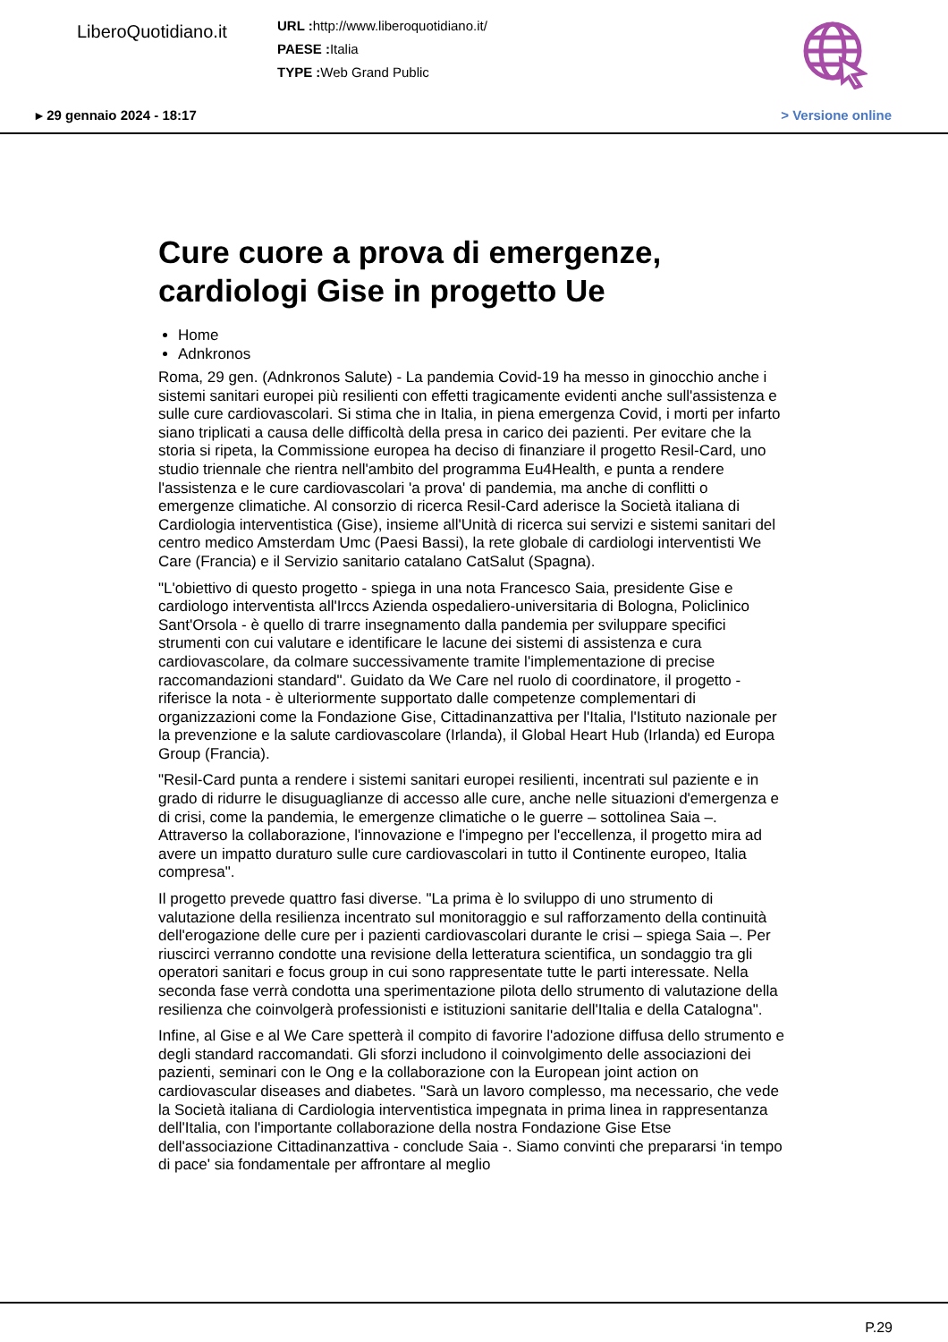LiberoQuotidiano.it
URL : http://www.liberoquotidiano.it/
PAESE : Italia
TYPE : Web Grand Public
▸ 29 gennaio 2024 - 18:17 > Versione online
Cure cuore a prova di emergenze, cardiologi Gise in progetto Ue
Home
Adnkronos
Roma, 29 gen. (Adnkronos Salute) - La pandemia Covid-19 ha messo in ginocchio anche i sistemi sanitari europei più resilienti con effetti tragicamente evidenti anche sull'assistenza e sulle cure cardiovascolari. Si stima che in Italia, in piena emergenza Covid, i morti per infarto siano triplicati a causa delle difficoltà della presa in carico dei pazienti. Per evitare che la storia si ripeta, la Commissione europea ha deciso di finanziare il progetto Resil-Card, uno studio triennale che rientra nell'ambito del programma Eu4Health, e punta a rendere l'assistenza e le cure cardiovascolari 'a prova' di pandemia, ma anche di conflitti o emergenze climatiche. Al consorzio di ricerca Resil-Card aderisce la Società italiana di Cardiologia interventistica (Gise), insieme all'Unità di ricerca sui servizi e sistemi sanitari del centro medico Amsterdam Umc (Paesi Bassi), la rete globale di cardiologi interventisti We Care (Francia) e il Servizio sanitario catalano CatSalut (Spagna).
"L'obiettivo di questo progetto - spiega in una nota Francesco Saia, presidente Gise e cardiologo interventista all'Irccs Azienda ospedaliero-universitaria di Bologna, Policlinico Sant'Orsola - è quello di trarre insegnamento dalla pandemia per sviluppare specifici strumenti con cui valutare e identificare le lacune dei sistemi di assistenza e cura cardiovascolare, da colmare successivamente tramite l'implementazione di precise raccomandazioni standard". Guidato da We Care nel ruolo di coordinatore, il progetto - riferisce la nota - è ulteriormente supportato dalle competenze complementari di organizzazioni come la Fondazione Gise, Cittadinanzattiva per l'Italia, l'Istituto nazionale per la prevenzione e la salute cardiovascolare (Irlanda), il Global Heart Hub (Irlanda) ed Europa Group (Francia).
"Resil-Card punta a rendere i sistemi sanitari europei resilienti, incentrati sul paziente e in grado di ridurre le disuguaglianze di accesso alle cure, anche nelle situazioni d'emergenza e di crisi, come la pandemia, le emergenze climatiche o le guerre – sottolinea Saia –. Attraverso la collaborazione, l'innovazione e l'impegno per l'eccellenza, il progetto mira ad avere un impatto duraturo sulle cure cardiovascolari in tutto il Continente europeo, Italia compresa".
Il progetto prevede quattro fasi diverse. "La prima è lo sviluppo di uno strumento di valutazione della resilienza incentrato sul monitoraggio e sul rafforzamento della continuità dell'erogazione delle cure per i pazienti cardiovascolari durante le crisi – spiega Saia –. Per riuscirci verranno condotte una revisione della letteratura scientifica, un sondaggio tra gli operatori sanitari e focus group in cui sono rappresentate tutte le parti interessate. Nella seconda fase verrà condotta una sperimentazione pilota dello strumento di valutazione della resilienza che coinvolgerà professionisti e istituzioni sanitarie dell'Italia e della Catalogna".
Infine, al Gise e al We Care spetterà il compito di favorire l'adozione diffusa dello strumento e degli standard raccomandati. Gli sforzi includono il coinvolgimento delle associazioni dei pazienti, seminari con le Ong e la collaborazione con la European joint action on cardiovascular diseases and diabetes. "Sarà un lavoro complesso, ma necessario, che vede la Società italiana di Cardiologia interventistica impegnata in prima linea in rappresentanza dell'Italia, con l'importante collaborazione della nostra Fondazione Gise Etse dell'associazione Cittadinanzattiva - conclude Saia -. Siamo convinti che prepararsi ‘in tempo di pace' sia fondamentale per affrontare al meglio
P.29